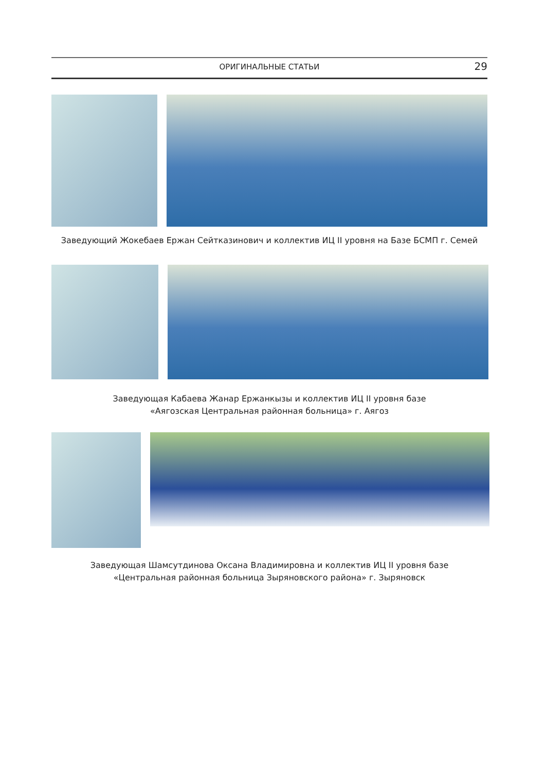ОРИГИНАЛЬНЫЕ СТАТЬИ 29
Заведующий Жокебаев Ержан Сейтказинович и коллектив ИЦ II уровня на Базе БСМП г. Семей
Заведующая Кабаева Жанар Ержанкызы и коллектив ИЦ II уровня базе
«Аягозская Центральная районная больница» г. Аягоз
Заведующая Шамсутдинова Оксана Владимировна и коллектив ИЦ II уровня базе
«Центральная районная больница Зыряновского района» г. Зыряновск